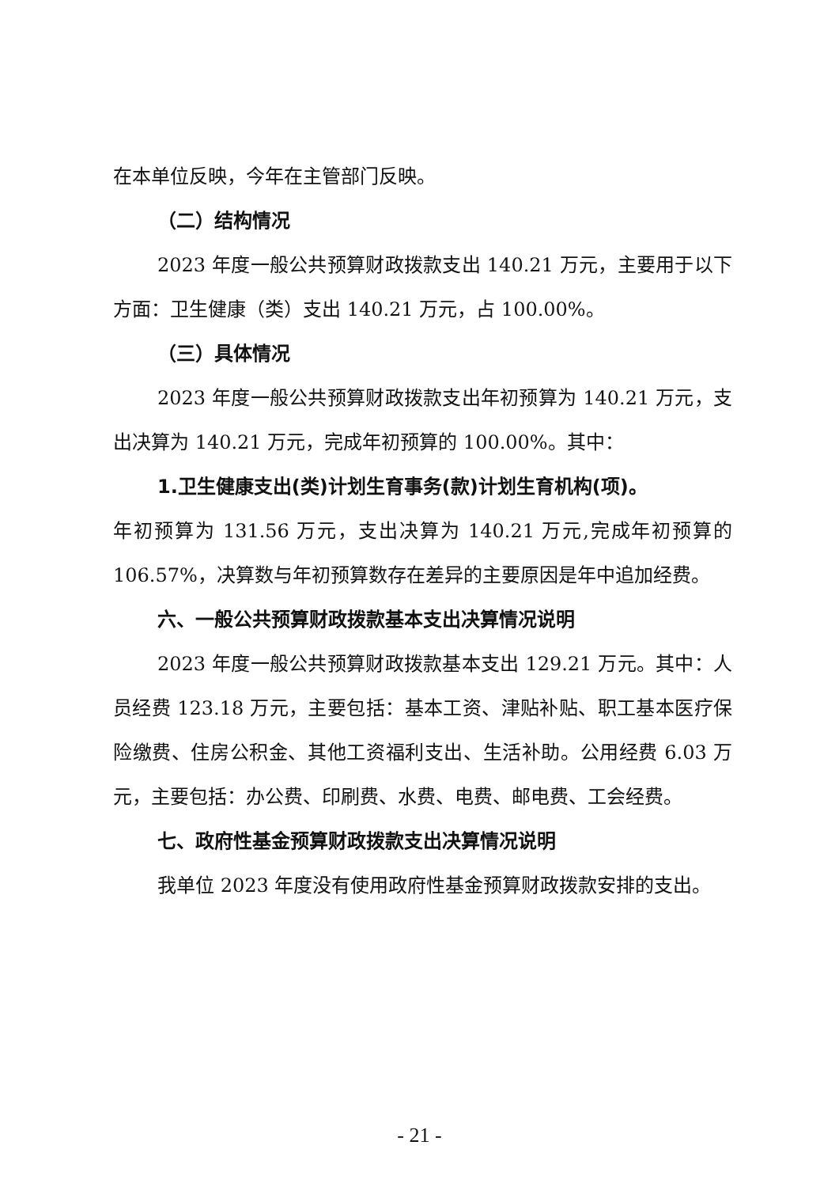在本单位反映，今年在主管部门反映。
（二）结构情况
2023 年度一般公共预算财政拨款支出 140.21 万元，主要用于以下方面：卫生健康（类）支出 140.21 万元，占 100.00%。
（三）具体情况
2023 年度一般公共预算财政拨款支出年初预算为 140.21 万元，支出决算为 140.21 万元，完成年初预算的 100.00%。其中：
1.卫生健康支出(类)计划生育事务(款)计划生育机构(项)。
年初预算为 131.56 万元，支出决算为 140.21 万元,完成年初预算的 106.57%，决算数与年初预算数存在差异的主要原因是年中追加经费。
六、一般公共预算财政拨款基本支出决算情况说明
2023 年度一般公共预算财政拨款基本支出 129.21 万元。其中：人员经费 123.18 万元，主要包括：基本工资、津贴补贴、职工基本医疗保险缴费、住房公积金、其他工资福利支出、生活补助。公用经费 6.03 万元，主要包括：办公费、印刷费、水费、电费、邮电费、工会经费。
七、政府性基金预算财政拨款支出决算情况说明
我单位 2023 年度没有使用政府性基金预算财政拨款安排的支出。
- 21 -